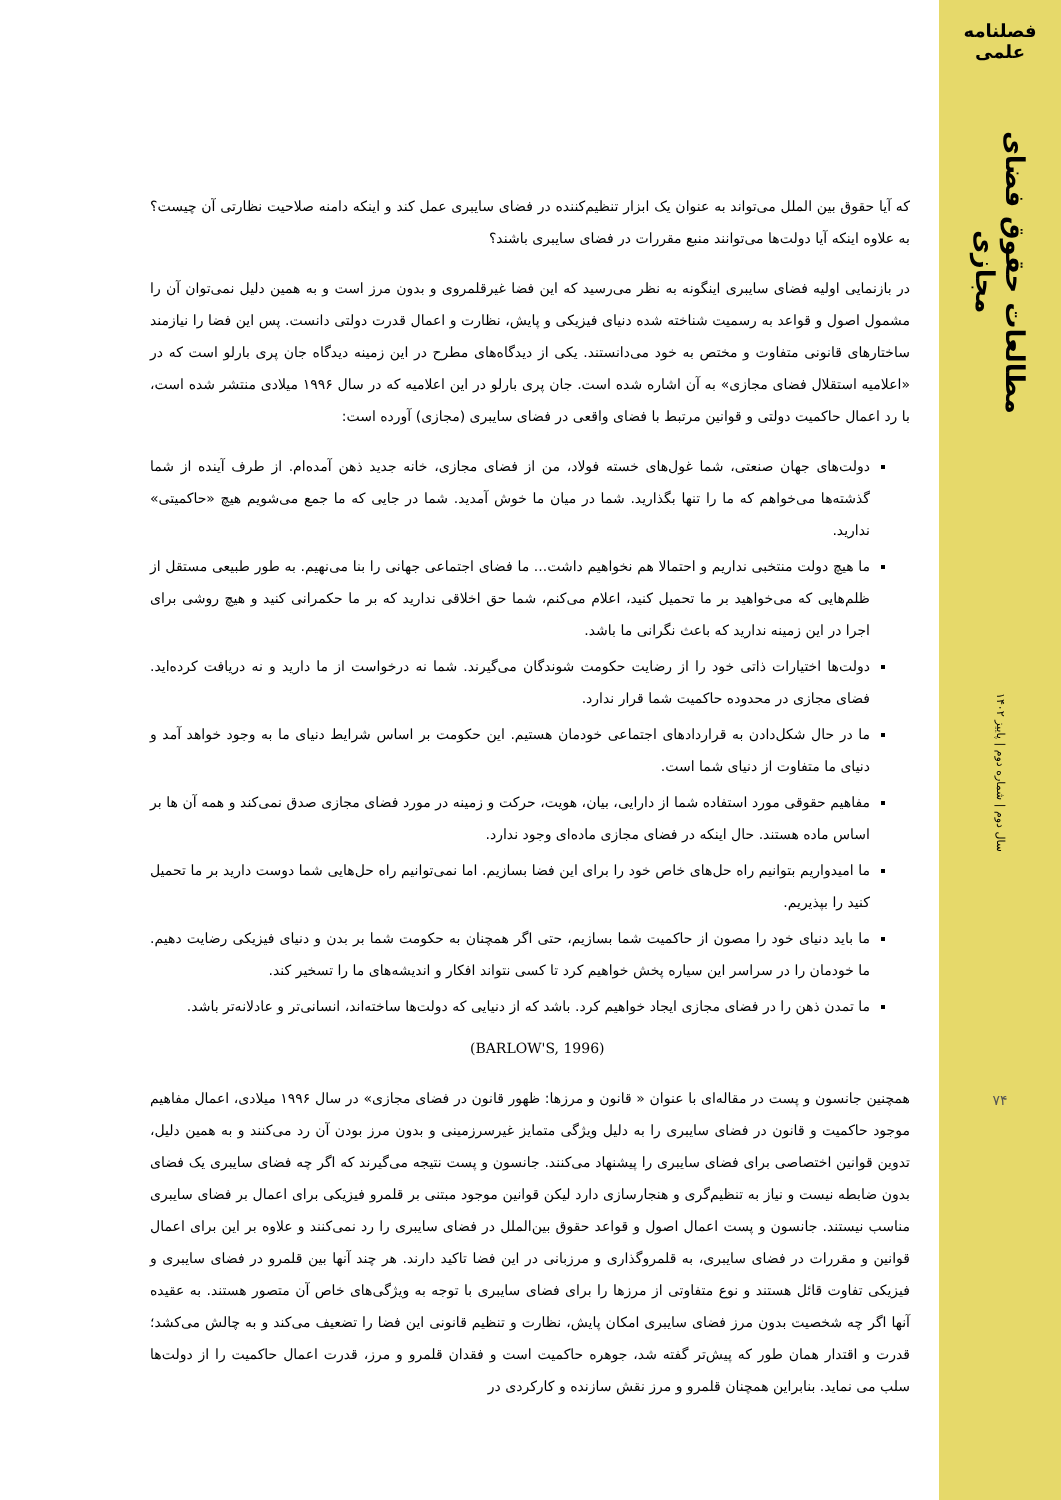فصلنامه علمی
مطالعات حقوق فضای مجازی
سال دوم | شماره دوم | پاییز ۱۴۰۲
۷۴
که آیا حقوق بین الملل می‌تواند به عنوان یک ابزار تنظیم‌کننده در فضای سایبری عمل کند و اینکه دامنه صلاحیت نظارتی آن چیست؟ به علاوه اینکه آیا دولت‌ها می‌توانند منبع مقررات در فضای سایبری باشند؟
در بازنمایی اولیه فضای سایبری اینگونه به نظر می‌رسید که این فضا غیرقلمروی و بدون مرز است و به همین دلیل نمی‌توان آن را مشمول اصول و قواعد به رسمیت شناخته شده دنیای فیزیکی و پایش، نظارت و اعمال قدرت دولتی دانست. پس این فضا را نیازمند ساختارهای قانونی متفاوت و مختص به خود می‌دانستند. یکی از دیدگاه‌های مطرح در این زمینه دیدگاه جان پری بارلو است که در «اعلامیه استقلال فضای مجازی» به آن اشاره شده است. جان پری بارلو در این اعلامیه که در سال ۱۹۹۶ میلادی منتشر شده است، با رد اعمال حاکمیت دولتی و قوانین مرتبط با فضای واقعی در فضای سایبری (مجازی) آورده است:
دولت‌های جهان صنعتی، شما غول‌های خسته فولاد، من از فضای مجازی، خانه جدید ذهن آمده‌ام. از طرف آینده از شما گذشته‌ها می‌خواهم که ما را تنها بگذارید. شما در میان ما خوش آمدید. شما در جایی که ما جمع می‌شویم هیچ «حاکمیتی» ندارید.
ما هیچ دولت منتخبی نداریم و احتمالا هم نخواهیم داشت... ما فضای اجتماعی جهانی را بنا می‌نهیم. به طور طبیعی مستقل از ظلم‌هایی که می‌خواهید بر ما تحمیل کنید، اعلام می‌کنم، شما حق اخلاقی ندارید که بر ما حکمرانی کنید و هیچ روشی برای اجرا در این زمینه ندارید که باعث نگرانی ما باشد.
دولت‌ها اختیارات ذاتی خود را از رضایت حکومت شوندگان می‌گیرند. شما نه درخواست از ما دارید و نه دریافت کرده‌اید. فضای مجازی در محدوده حاکمیت شما قرار ندارد.
ما در حال شکل‌دادن به قراردادهای اجتماعی خودمان هستیم. این حکومت بر اساس شرایط دنیای ما به وجود خواهد آمد و دنیای ما متفاوت از دنیای شما است.
مفاهیم حقوقی مورد استفاده شما از دارایی، بیان، هویت، حرکت و زمینه در مورد فضای مجازی صدق نمی‌کند و همه آن ها بر اساس ماده هستند. حال اینکه در فضای مجازی ماده‌ای وجود ندارد.
ما امیدواریم بتوانیم راه حل‌های خاص خود را برای این فضا بسازیم. اما نمی‌توانیم راه حل‌هایی شما دوست دارید بر ما تحمیل کنید را بپذیریم.
ما باید دنیای خود را مصون از حاکمیت شما بسازیم، حتی اگر همچنان به حکومت شما بر بدن و دنیای فیزیکی رضایت دهیم. ما خودمان را در سراسر این سیاره پخش خواهیم کرد تا کسی نتواند افکار و اندیشه‌های ما را تسخیر کند.
ما تمدن ذهن را در فضای مجازی ایجاد خواهیم کرد. باشد که از دنیایی که دولت‌ها ساخته‌اند، انسانی‌تر و عادلانه‌تر باشد.
(BARLOW'S, 1996)
همچنین جانسون و پست در مقاله‌ای با عنوان « قانون و مرزها: ظهور قانون در فضای مجازی» در سال ۱۹۹۶ میلادی، اعمال مفاهیم موجود حاکمیت و قانون در فضای سایبری را به دلیل ویژگی متمایز غیرسرزمینی و بدون مرز بودن آن رد می‌کنند و به همین دلیل، تدوین قوانین اختصاصی برای فضای سایبری را پیشنهاد می‌کنند. جانسون و پست نتیجه می‌گیرند که اگر چه فضای سایبری یک فضای بدون ضابطه نیست و نیاز به تنظیم‌گری و هنجارسازی دارد لیکن قوانین موجود مبتنی بر قلمرو فیزیکی برای اعمال بر فضای سایبری مناسب نیستند. جانسون و پست اعمال اصول و قواعد حقوق بین‌الملل در فضای سایبری را رد نمی‌کنند و علاوه بر این برای اعمال قوانین و مقررات در فضای سایبری، به قلمروگذاری و مرزبانی در این فضا تاکید دارند. هر چند آنها بین قلمرو در فضای سایبری و فیزیکی تفاوت قائل هستند و نوع متفاوتی از مرزها را برای فضای سایبری با توجه به ویژگی‌های خاص آن متصور هستند. به عقیده آنها اگر چه شخصیت بدون مرز فضای سایبری امکان پایش، نظارت و تنظیم قانونی این فضا را تضعیف می‌کند و به چالش می‌کشد؛ قدرت و اقتدار همان طور که پیش‌تر گفته شد، جوهره حاکمیت است و فقدان قلمرو و مرز، قدرت اعمال حاکمیت را از دولت‌ها سلب می نماید. بنابراین همچنان قلمرو و مرز نقش سازنده و کارکردی در